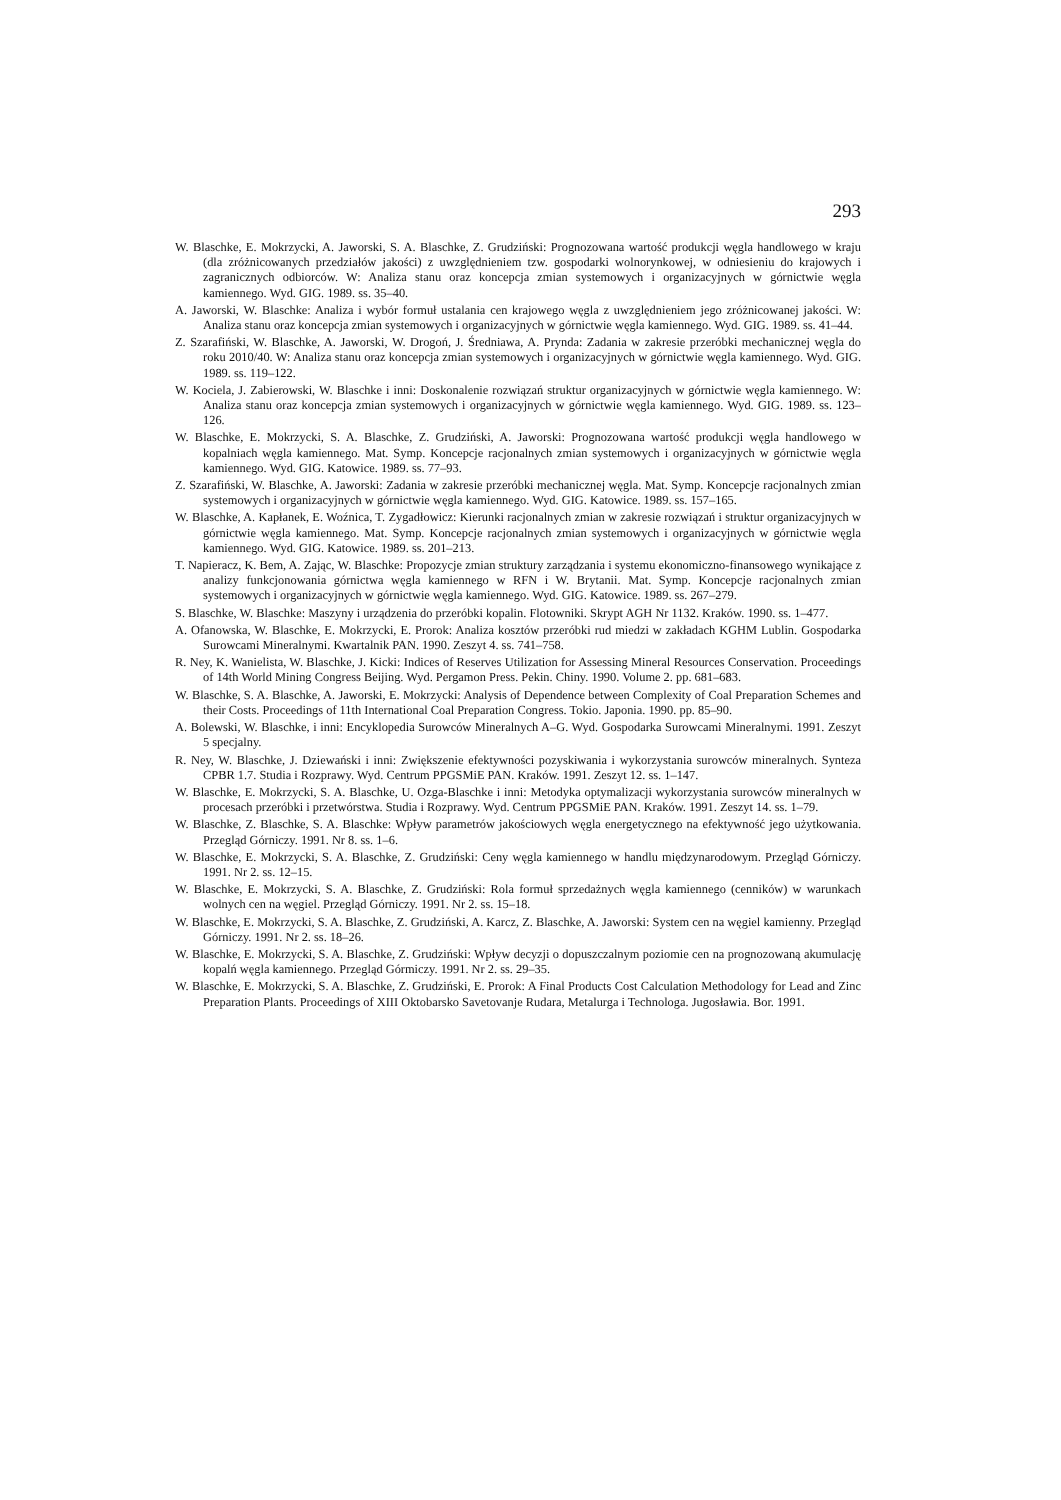293
W. Blaschke, E. Mokrzycki, A. Jaworski, S. A. Blaschke, Z. Grudziński: Prognozowana wartość produkcji węgla handlowego w kraju (dla zróżnicowanych przedziałów jakości) z uwzględnieniem tzw. gospodarki wolnorynkowej, w odniesieniu do krajowych i zagranicznych odbiorców. W: Analiza stanu oraz koncepcja zmian systemowych i organizacyjnych w górnictwie węgla kamiennego. Wyd. GIG. 1989. ss. 35–40.
A. Jaworski, W. Blaschke: Analiza i wybór formuł ustalania cen krajowego węgla z uwzględnieniem jego zróżnicowanej jakości. W: Analiza stanu oraz koncepcja zmian systemowych i organizacyjnych w górnictwie węgla kamiennego. Wyd. GIG. 1989. ss. 41–44.
Z. Szarafiński, W. Blaschke, A. Jaworski, W. Drogoń, J. Średniawa, A. Prynda: Zadania w zakresie przeróbki mechanicznej węgla do roku 2010/40. W: Analiza stanu oraz koncepcja zmian systemowych i organizacyjnych w górnictwie węgla kamiennego. Wyd. GIG. 1989. ss. 119–122.
W. Kociela, J. Zabierowski, W. Blaschke i inni: Doskonalenie rozwiązań struktur organizacyjnych w górnictwie węgla kamiennego. W: Analiza stanu oraz koncepcja zmian systemowych i organizacyjnych w górnictwie węgla kamiennego. Wyd. GIG. 1989. ss. 123–126.
W. Blaschke, E. Mokrzycki, S. A. Blaschke, Z. Grudziński, A. Jaworski: Prognozowana wartość produkcji węgla handlowego w kopalniach węgla kamiennego. Mat. Symp. Koncepcje racjonalnych zmian systemowych i organizacyjnych w górnictwie węgla kamiennego. Wyd. GIG. Katowice. 1989. ss. 77–93.
Z. Szarafiński, W. Blaschke, A. Jaworski: Zadania w zakresie przeróbki mechanicznej węgla. Mat. Symp. Koncepcje racjonalnych zmian systemowych i organizacyjnych w górnictwie węgla kamiennego. Wyd. GIG. Katowice. 1989. ss. 157–165.
W. Blaschke, A. Kapłanek, E. Woźnica, T. Zygadłowicz: Kierunki racjonalnych zmian w zakresie rozwiązań i struktur organizacyjnych w górnictwie węgla kamiennego. Mat. Symp. Koncepcje racjonalnych zmian systemowych i organizacyjnych w górnictwie węgla kamiennego. Wyd. GIG. Katowice. 1989. ss. 201–213.
T. Napieracz, K. Bem, A. Zając, W. Blaschke: Propozycje zmian struktury zarządzania i systemu ekonomiczno-finansowego wynikające z analizy funkcjonowania górnictwa węgla kamiennego w RFN i W. Brytanii. Mat. Symp. Koncepcje racjonalnych zmian systemowych i organizacyjnych w górnictwie węgla kamiennego. Wyd. GIG. Katowice. 1989. ss. 267–279.
S. Blaschke, W. Blaschke: Maszyny i urządzenia do przeróbki kopalin. Flotowniki. Skrypt AGH Nr 1132. Kraków. 1990. ss. 1–477.
A. Ofanowska, W. Blaschke, E. Mokrzycki, E. Prorok: Analiza kosztów przeróbki rud miedzi w zakładach KGHM Lublin. Gospodarka Surowcami Mineralnymi. Kwartalnik PAN. 1990. Zeszyt 4. ss. 741–758.
R. Ney, K. Wanielista, W. Blaschke, J. Kicki: Indices of Reserves Utilization for Assessing Mineral Resources Conservation. Proceedings of 14th World Mining Congress Beijing. Wyd. Pergamon Press. Pekin. Chiny. 1990. Volume 2. pp. 681–683.
W. Blaschke, S. A. Blaschke, A. Jaworski, E. Mokrzycki: Analysis of Dependence between Complexity of Coal Preparation Schemes and their Costs. Proceedings of 11th International Coal Preparation Congress. Tokio. Japonia. 1990. pp. 85–90.
A. Bolewski, W. Blaschke, i inni: Encyklopedia Surowców Mineralnych A–G. Wyd. Gospodarka Surowcami Mineralnymi. 1991. Zeszyt 5 specjalny.
R. Ney, W. Blaschke, J. Dziewański i inni: Zwiększenie efektywności pozyskiwania i wykorzystania surowców mineralnych. Synteza CPBR 1.7. Studia i Rozprawy. Wyd. Centrum PPGSMiE PAN. Kraków. 1991. Zeszyt 12. ss. 1–147.
W. Blaschke, E. Mokrzycki, S. A. Blaschke, U. Ozga-Blaschke i inni: Metodyka optymalizacji wykorzystania surowców mineralnych w procesach przeróbki i przetwórstwa. Studia i Rozprawy. Wyd. Centrum PPGSMiE PAN. Kraków. 1991. Zeszyt 14. ss. 1–79.
W. Blaschke, Z. Blaschke, S. A. Blaschke: Wpływ parametrów jakościowych węgla energetycznego na efektywność jego użytkowania. Przegląd Górniczy. 1991. Nr 8. ss. 1–6.
W. Blaschke, E. Mokrzycki, S. A. Blaschke, Z. Grudziński: Ceny węgla kamiennego w handlu międzynarodowym. Przegląd Górniczy. 1991. Nr 2. ss. 12–15.
W. Blaschke, E. Mokrzycki, S. A. Blaschke, Z. Grudziński: Rola formuł sprzedażnych węgla kamiennego (cenników) w warunkach wolnych cen na węgiel. Przegląd Górniczy. 1991. Nr 2. ss. 15–18.
W. Blaschke, E. Mokrzycki, S. A. Blaschke, Z. Grudziński, A. Karcz, Z. Blaschke, A. Jaworski: System cen na węgiel kamienny. Przegląd Górniczy. 1991. Nr 2. ss. 18–26.
W. Blaschke, E. Mokrzycki, S. A. Blaschke, Z. Grudziński: Wpływ decyzji o dopuszczalnym poziomie cen na prognozowaną akumulację kopalń węgla kamiennego. Przegląd Górmiczy. 1991. Nr 2. ss. 29–35.
W. Blaschke, E. Mokrzycki, S. A. Blaschke, Z. Grudziński, E. Prorok: A Final Products Cost Calculation Methodology for Lead and Zinc Preparation Plants. Proceedings of XIII Oktobarsko Savetovanje Rudara, Metalurga i Technologa. Jugosławia. Bor. 1991.